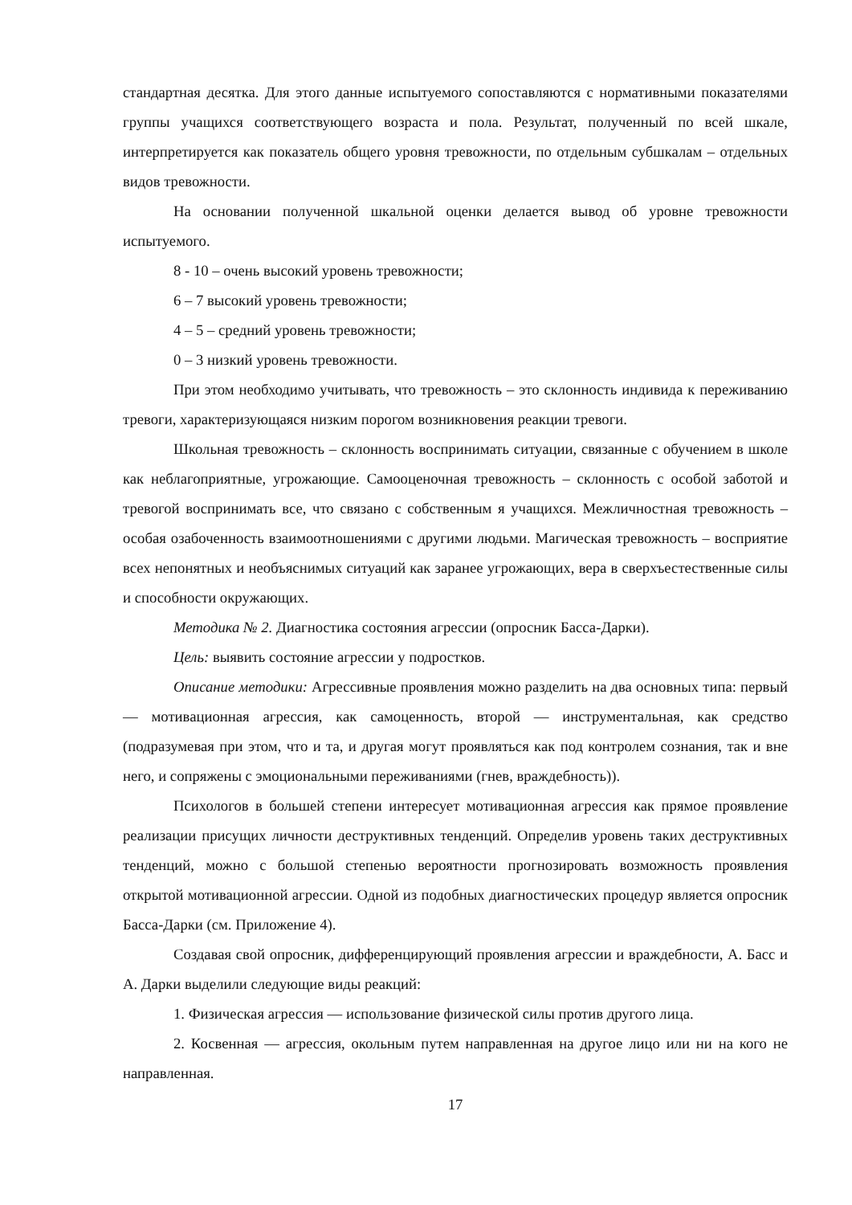стандартная десятка. Для этого данные испытуемого сопоставляются с нормативными показателями группы учащихся соответствующего возраста и пола. Результат, полученный по всей шкале, интерпретируется как показатель общего уровня тревожности, по отдельным субшкалам – отдельных видов тревожности.
На основании полученной шкальной оценки делается вывод об уровне тревожности испытуемого.
8 - 10 – очень высокий уровень тревожности;
6 – 7 высокий уровень тревожности;
4 – 5 – средний уровень тревожности;
0 – 3 низкий уровень тревожности.
При этом необходимо учитывать, что тревожность – это склонность индивида к переживанию тревоги, характеризующаяся низким порогом возникновения реакции тревоги.
Школьная тревожность – склонность воспринимать ситуации, связанные с обучением в школе как неблагоприятные, угрожающие. Самооценочная тревожность – склонность с особой заботой и тревогой воспринимать все, что связано с собственным я учащихся. Межличностная тревожность – особая озабоченность взаимоотношениями с другими людьми. Магическая тревожность – восприятие всех непонятных и необъяснимых ситуаций как заранее угрожающих, вера в сверхъестественные силы и способности окружающих.
Методика № 2. Диагностика состояния агрессии (опросник Басса-Дарки).
Цель: выявить состояние агрессии у подростков.
Описание методики: Агрессивные проявления можно разделить на два основных типа: первый — мотивационная агрессия, как самоценность, второй — инструментальная, как средство (подразумевая при этом, что и та, и другая могут проявляться как под контролем сознания, так и вне него, и сопряжены с эмоциональными переживаниями (гнев, враждебность)).
Психологов в большей степени интересует мотивационная агрессия как прямое проявление реализации присущих личности деструктивных тенденций. Определив уровень таких деструктивных тенденций, можно с большой степенью вероятности прогнозировать возможность проявления открытой мотивационной агрессии. Одной из подобных диагностических процедур является опросник Басса-Дарки (см. Приложение 4).
Создавая свой опросник, дифференцирующий проявления агрессии и враждебности, А. Басс и А. Дарки выделили следующие виды реакций:
1. Физическая агрессия — использование физической силы против другого лица.
2. Косвенная — агрессия, окольным путем направленная на другое лицо или ни на кого не направленная.
17